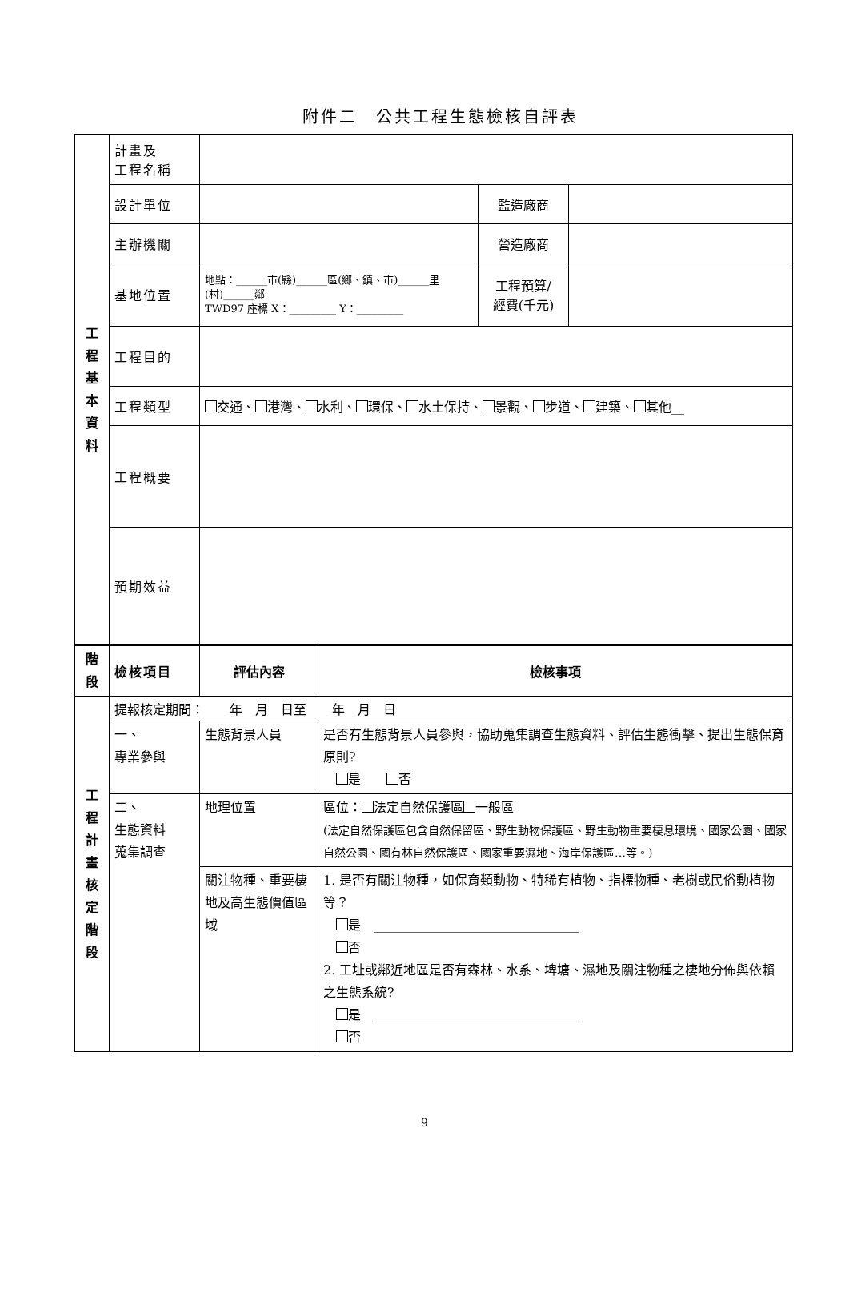附件二　公共工程生態檢核自評表
| 工 程 基 本 資 料 | 計畫及 工程名稱 | | | |
| | 設計單位 | | 監造廠商 | |
| | 主辦機關 | | 營造廠商 | |
| | 基地位置 | 地點：______市(縣)______區(鄉、鎮、市)______里(村)______鄰 TWD97 座標 X：_________ Y：_________ | 工程預算/ 經費(千元) | |
| | 工程目的 | | | |
| | 工程類型 | 交通、 港灣、 水利、 環保、 水土保持、 景觀、 步道、 建築、 其他__ | | |
| | 工程概要 | | | |
| | 預期效益 | | | |
| 階 段 | 檢核項目 | 評估內容 | 檢核事項 |
| 工 程 計 畫 核 定 階 段 | 提報核定期間： 年 月 日至 年 月 日 | | |
| | 一、 專業參與 | 生態背景人員 | 是否有生態背景人員參與，協助蒐集調查生態資料、評估生態衝擊、提出生態保育原則? 是 否 |
| | 二、 生態資料 蒐集調查 | 地理位置 | 區位： 法定自然保護區 一般區 (法定自然保護區包含自然保留區、野生動物保護區、野生動物重要棲息環境、國家公園、國家自然公園、國有林自然保護區、國家重要濕地、海岸保護區…等。) |
| | | 關注物種、重要棲地及高生態價值區域 | 1. 是否有關注物種，如保育類動物、特稀有植物、指標物種、老樹或民俗動植物等？ 是 ________________________________ 否 2. 工址或鄰近地區是否有森林、水系、埤塘、濕地及關注物種之棲地分佈與依賴之生態系統? 是 ________________________________ 否 |
9